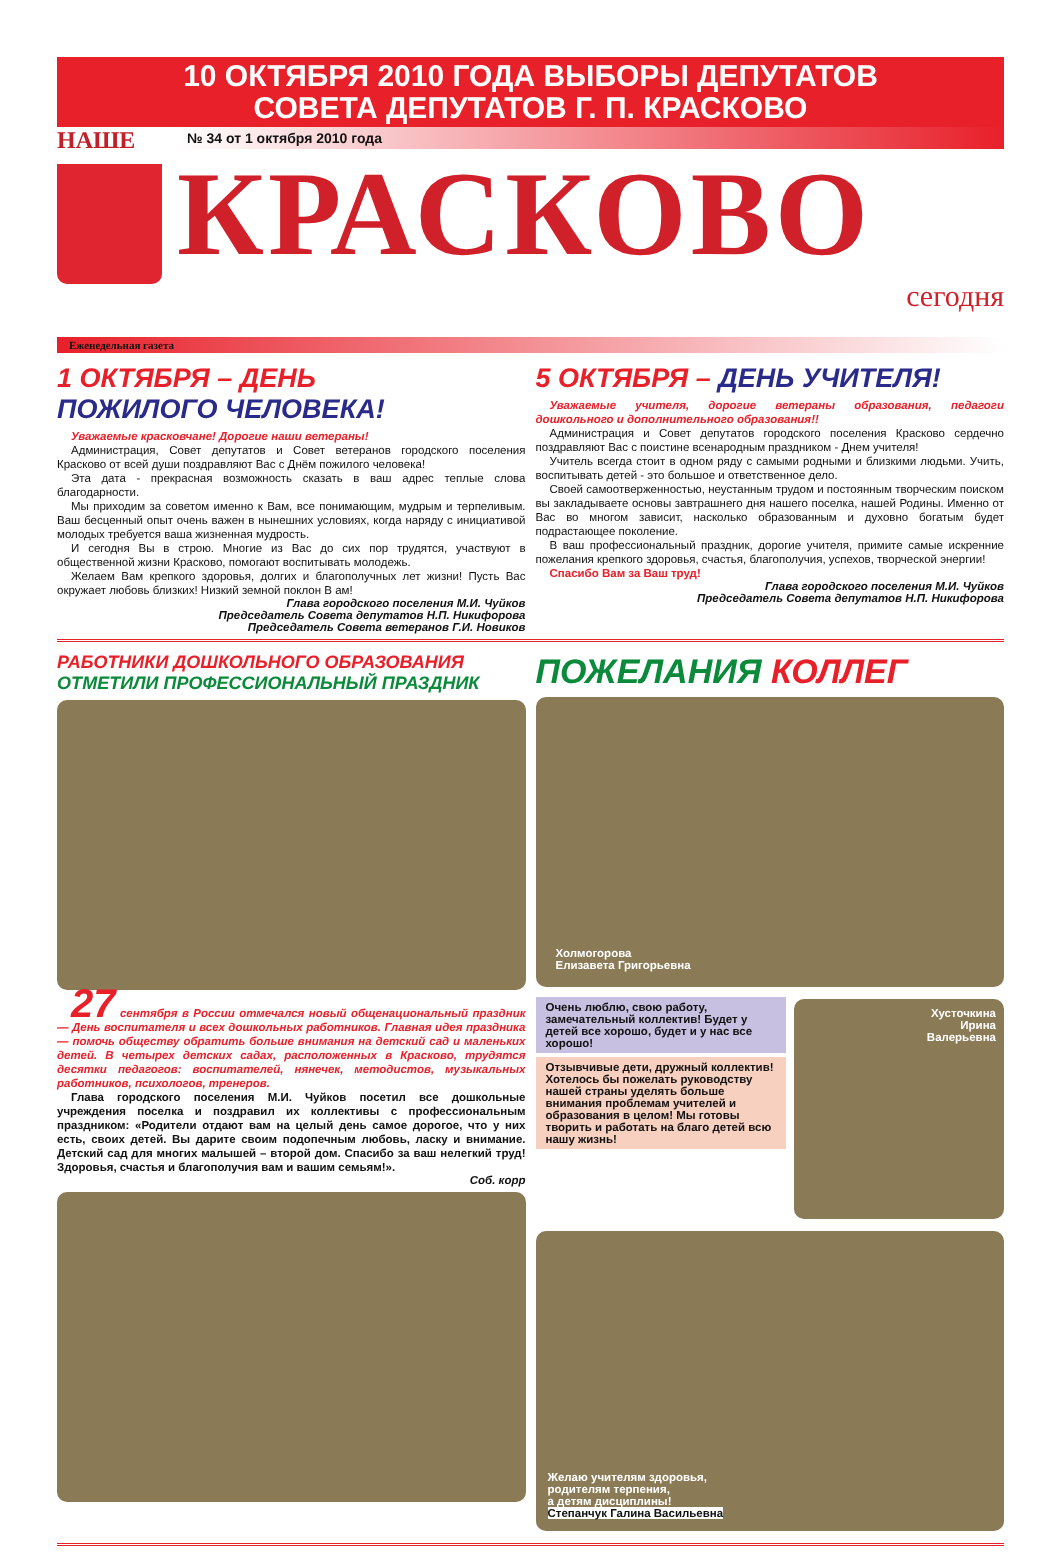10 ОКТЯБРЯ 2010 ГОДА ВЫБОРЫ ДЕПУТАТОВ
СОВЕТА ДЕПУТАТОВ Г. П. КРАСКОВО
НАШЕ
№ 34 от 1 октября 2010 года
КРАСКОВО
сегодня
Еженедельная газета
1 ОКТЯБРЯ – ДЕНЬ
ПОЖИЛОГО ЧЕЛОВЕКА!
Уважаемые красковчане! Дорогие наши ветераны!
Администрация, Совет депутатов и Совет ветеранов городского поселения Красково от всей души поздравляют Вас с Днём пожилого человека!
Эта дата - прекрасная возможность сказать в ваш адрес теплые слова благодарности.
Мы приходим за советом именно к Вам, все понимающим, мудрым и терпеливым. Ваш бесценный опыт очень важен в нынешних условиях, когда наряду с инициативой молодых требуется ваша жизненная мудрость.
И сегодня Вы в строю. Многие из Вас до сих пор трудятся, участвуют в общественной жизни Красково, помогают воспитывать молодежь.
Желаем Вам крепкого здоровья, долгих и благополучных лет жизни! Пусть Вас окружает любовь близких! Низкий земной поклон В ам!
Глава городского поселения М.И. Чуйков
Председатель Совета депутатов Н.П. Никифорова
Председатель Совета ветеранов Г.И. Новиков
5 ОКТЯБРЯ – ДЕНЬ УЧИТЕЛЯ!
Уважаемые учителя, дорогие ветераны образования, педагоги дошкольного и дополнительного образования!!
Администрация и Совет депутатов городского поселения Красково сердечно поздравляют Вас с поистине всенародным праздником - Днем учителя!
Учитель всегда стоит в одном ряду с самыми родными и близкими людьми. Учить, воспитывать детей - это большое и ответственное дело.
Своей самоотверженностью, неустанным трудом и постоянным творческим поиском вы закладываете основы завтрашнего дня нашего поселка, нашей Родины. Именно от Вас во многом зависит, насколько образованным и духовно богатым будет подрастающее поколение.
В ваш профессиональный праздник, дорогие учителя, примите самые искренние пожелания крепкого здоровья, счастья, благополучия, успехов, творческой энергии!
Спасибо Вам за Ваш труд!
Глава городского поселения М.И. Чуйков
Председатель Совета депутатов Н.П. Никифорова
РАБОТНИКИ ДОШКОЛЬНОГО ОБРАЗОВАНИЯ
ОТМЕТИЛИ ПРОФЕССИОНАЛЬНЫЙ ПРАЗДНИК
27 сентября в России отмечался новый общенациональный праздник — День воспитателя и всех дошкольных работников. Главная идея праздника — помочь обществу обратить больше внимания на детский сад и маленьких детей. В четырех детских садах, расположенных в Красково, трудятся десятки педагогов: воспитателей, нянечек, методистов, музыкальных работников, психологов, тренеров.
Глава городского поселения М.И. Чуйков посетил все дошкольные учреждения поселка и поздравил их коллективы с профессиональным праздником: «Родители отдают вам на целый день самое дорогое, что у них есть, своих детей. Вы дарите своим подопечным любовь, ласку и внимание. Детский сад для многих малышей – второй дом. Спасибо за ваш нелегкий труд! Здоровья, счастья и благополучия вам и вашим семьям!».
Соб. корр
ПОЖЕЛАНИЯ КОЛЛЕГ
Холмогорова
Елизавета Григорьевна
Очень люблю, свою работу, замечательный коллектив! Будет у детей все хорошо, будет и у нас все хорошо!
Отзывчивые дети, дружный коллектив! Хотелось бы пожелать руководству нашей страны уделять больше внимания проблемам учителей и образования в целом! Мы готовы творить и работать на благо детей всю нашу жизнь!
Хусточкина
Ирина
Валерьевна
Желаю учителям здоровья,
родителям терпения,
а детям дисциплины!
Степанчук Галина Васильевна